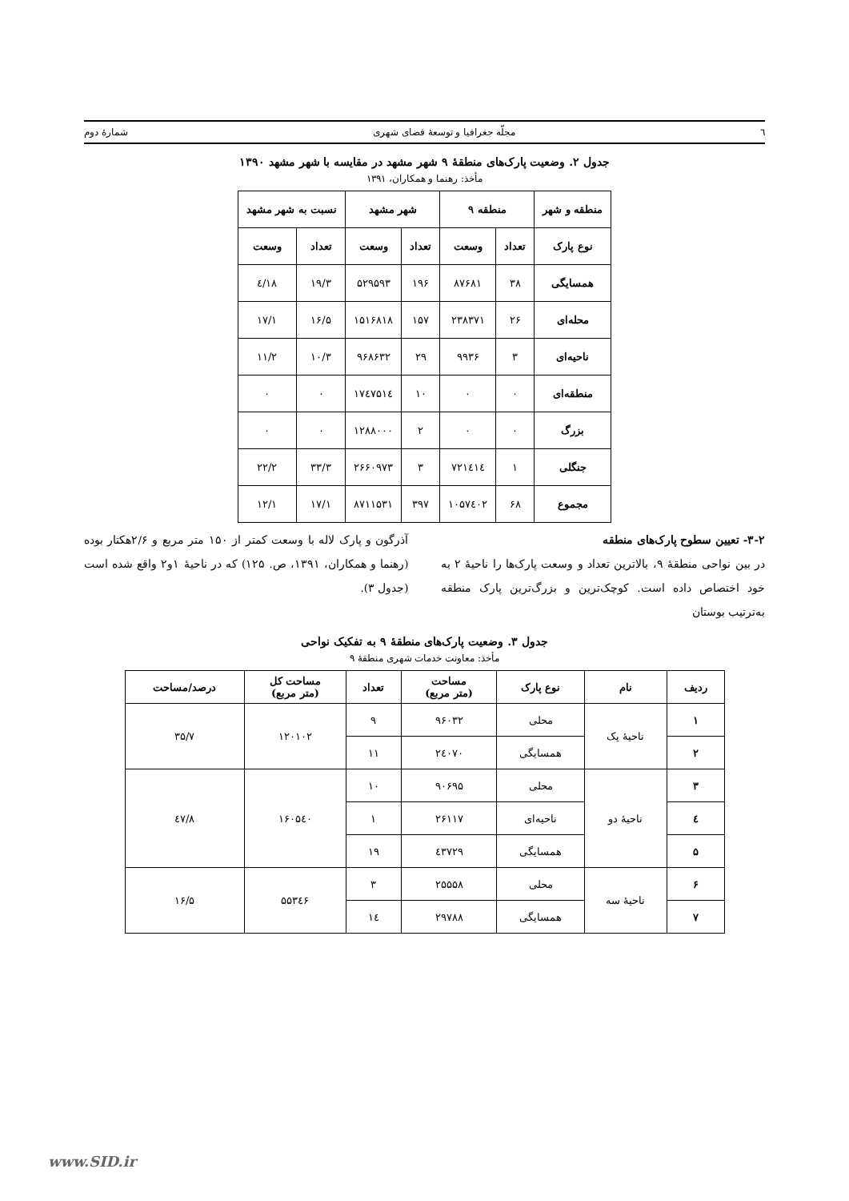٦ مجلّه جغرافیا و توسعهٔ فضای شهری شمارهٔ دوم
جدول ۲. وضعیت پارک‌های منطقهٔ ۹ شهر مشهد در مقایسه با شهر مشهد ۱۳۹۰
مأخذ: رهنما و همکاران، ۱۳۹۱
| منطقه و شهر | منطقه ۹ | | شهر مشهد | | نسبت به شهر مشهد | |
| --- | --- | --- | --- | --- | --- | --- |
| نوع پارک | تعداد | وسعت | تعداد | وسعت | تعداد | وسعت |
| همسایگی | ۳۸ | ۸۷۶۸۱ | ۱۹۶ | ۵۲۹۵۹۳ | ۱۹/۳ | ۱۸/٤ |
| محله‌ای | ۲۶ | ۲۳۸۳۷۱ | ۱۵۷ | ۱۵۱۶۸۱۸ | ۱۶/۵ | ۱۷/۱ |
| ناحیه‌ای | ۳ | ۹۹۳۶ | ۲۹ | ۹۶۸۶۳۲ | ۱۰/۳ | ۱۱/۲ |
| منطقه‌ای | ۰ | ۰ | ۱۰ | ۱۷٤۷۵۱٤ | ۰ | ۰ |
| بزرگ | ۰ | ۰ | ۲ | ۱۲۸۸۰۰۰ | ۰ | ۰ |
| جنگلی | ۱ | ۷۲۱٤۱٤ | ۳ | ۲۶۶۰۹۷۳ | ۳۳/۳ | ۲۲/۲ |
| مجموع | ۶۸ | ۱۰۵۷٤۰۲ | ۳۹۷ | ۸۷۱۱۵۳۱ | ۱۷/۱ | ۱۲/۱ |
۳-۲- تعیین سطوح پارک‌های منطقه
در بین نواحی منطقهٔ ۹، بالاترین تعداد و وسعت پارک‌ها را ناحیهٔ ۲ به خود اختصاص داده است. کوچک‌ترین و بزرگ‌ترین پارک منطقه به‌ترتیب بوستان
آذرگون و پارک لاله با وسعت کمتر از ۱۵۰ متر مربع و ۲/۶هکتار بوده (رهنما و همکاران، ۱۳۹۱، ص. ۱۲۵) که در ناحیهٔ ۱و۲ واقع شده است (جدول ۳).
جدول ۳. وضعیت پارک‌های منطقهٔ ۹ به تفکیک نواحی
مأخذ: معاونت خدمات شهری منطقهٔ ۹
| ردیف | نام | نوع پارک | مساحت (متر مربع) | تعداد | مساحت کل (متر مربع) | درصد/مساحت |
| --- | --- | --- | --- | --- | --- | --- |
| ۱ | ناحیهٔ یک | محلی | ۹۶۰۳۲ | ۹ | ۱۲۰۱۰۲ | ۳۵/۷ |
| ۲ | | همسایگی | ۲٤۰۷۰ | ۱۱ | | |
| ۳ | ناحیهٔ دو | محلی | ۹۰۶۹۵ | ۱۰ | ۱۶۰۵٤۰ | ٤۷/۸ |
| ٤ | | ناحیه‌ای | ۲۶۱۱۷ | ۱ | | |
| ۵ | | همسایگی | ٤۳۷۲۹ | ۱۹ | | |
| ۶ | ناحیهٔ سه | محلی | ۲۵۵۵۸ | ۳ | ۵۵۳٤۶ | ۱۶/۵ |
| ۷ | | همسایگی | ۲۹۷۸۸ | ۱٤ | | |
www.SID.ir